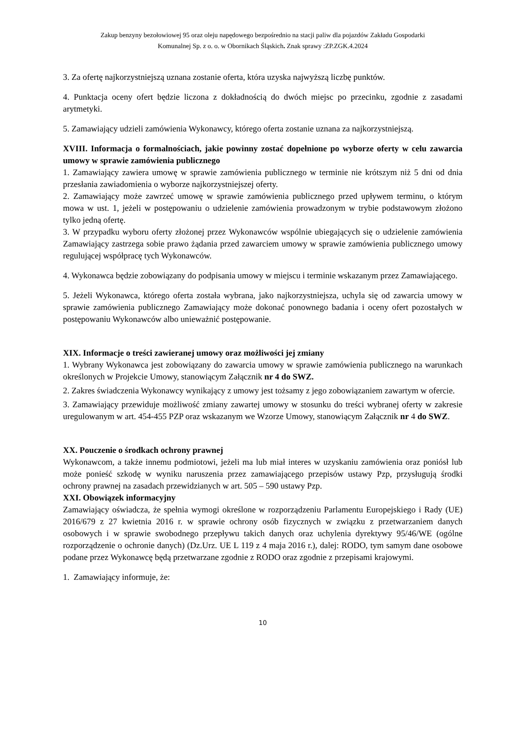Zakup benzyny bezołowiowej 95 oraz oleju napędowego bezpośrednio na stacji paliw dla pojazdów Zakładu Gospodarki
Komunalnej Sp. z o. o. w Obornikach Śląskich. Znak sprawy :ZP.ZGK.4.2024
3. Za ofertę najkorzystniejszą uznana zostanie oferta, która uzyska najwyższą liczbę punktów.
4. Punktacja oceny ofert będzie liczona z dokładnością do dwóch miejsc po przecinku, zgodnie z zasadami arytmetyki.
5. Zamawiający udzieli zamówienia Wykonawcy, którego oferta zostanie uznana za najkorzystniejszą.
XVIII. Informacja o formalnościach, jakie powinny zostać dopełnione po wyborze oferty w celu zawarcia umowy w sprawie zamówienia publicznego
1. Zamawiający zawiera umowę w sprawie zamówienia publicznego w terminie nie krótszym niż 5 dni od dnia przesłania zawiadomienia o wyborze najkorzystniejszej oferty.
2. Zamawiający może zawrzeć umowę w sprawie zamówienia publicznego przed upływem terminu, o którym mowa w ust. 1, jeżeli w postępowaniu o udzielenie zamówienia prowadzonym w trybie podstawowym złożono tylko jedną ofertę.
3. W przypadku wyboru oferty złożonej przez Wykonawców wspólnie ubiegających się o udzielenie zamówienia Zamawiający zastrzega sobie prawo żądania przed zawarciem umowy w sprawie zamówienia publicznego umowy regulującej współpracę tych Wykonawców.
4. Wykonawca będzie zobowiązany do podpisania umowy w miejscu i terminie wskazanym przez Zamawiającego.
5. Jeżeli Wykonawca, którego oferta została wybrana, jako najkorzystniejsza, uchyla się od zawarcia umowy w sprawie zamówienia publicznego Zamawiający może dokonać ponownego badania i oceny ofert pozostałych w postępowaniu Wykonawców albo unieważnić postępowanie.
XIX. Informacje o treści zawieranej umowy oraz możliwości jej zmiany
1. Wybrany Wykonawca jest zobowiązany do zawarcia umowy w sprawie zamówienia publicznego na warunkach określonych w Projekcie Umowy, stanowiącym Załącznik nr 4 do SWZ.
2. Zakres świadczenia Wykonawcy wynikający z umowy jest tożsamy z jego zobowiązaniem zawartym w ofercie.
3. Zamawiający przewiduje możliwość zmiany zawartej umowy w stosunku do treści wybranej oferty w zakresie uregulowanym w art. 454-455 PZP oraz wskazanym we Wzorze Umowy, stanowiącym Załącznik nr 4 do SWZ.
XX. Pouczenie o środkach ochrony prawnej
Wykonawcom, a także innemu podmiotowi, jeżeli ma lub miał interes w uzyskaniu zamówienia oraz poniósł lub może ponieść szkodę w wyniku naruszenia przez zamawiającego przepisów ustawy Pzp, przysługują środki ochrony prawnej na zasadach przewidzianych w art. 505 – 590 ustawy Pzp.
XXI. Obowiązek informacyjny
Zamawiający oświadcza, że spełnia wymogi określone w rozporządzeniu Parlamentu Europejskiego i Rady (UE) 2016/679 z 27 kwietnia 2016 r. w sprawie ochrony osób fizycznych w związku z przetwarzaniem danych osobowych i w sprawie swobodnego przepływu takich danych oraz uchylenia dyrektywy 95/46/WE (ogólne rozporządzenie o ochronie danych) (Dz.Urz. UE L 119 z 4 maja 2016 r.), dalej: RODO, tym samym dane osobowe podane przez Wykonawcę będą przetwarzane zgodnie z RODO oraz zgodnie z przepisami krajowymi.
1. Zamawiający informuje, że:
10